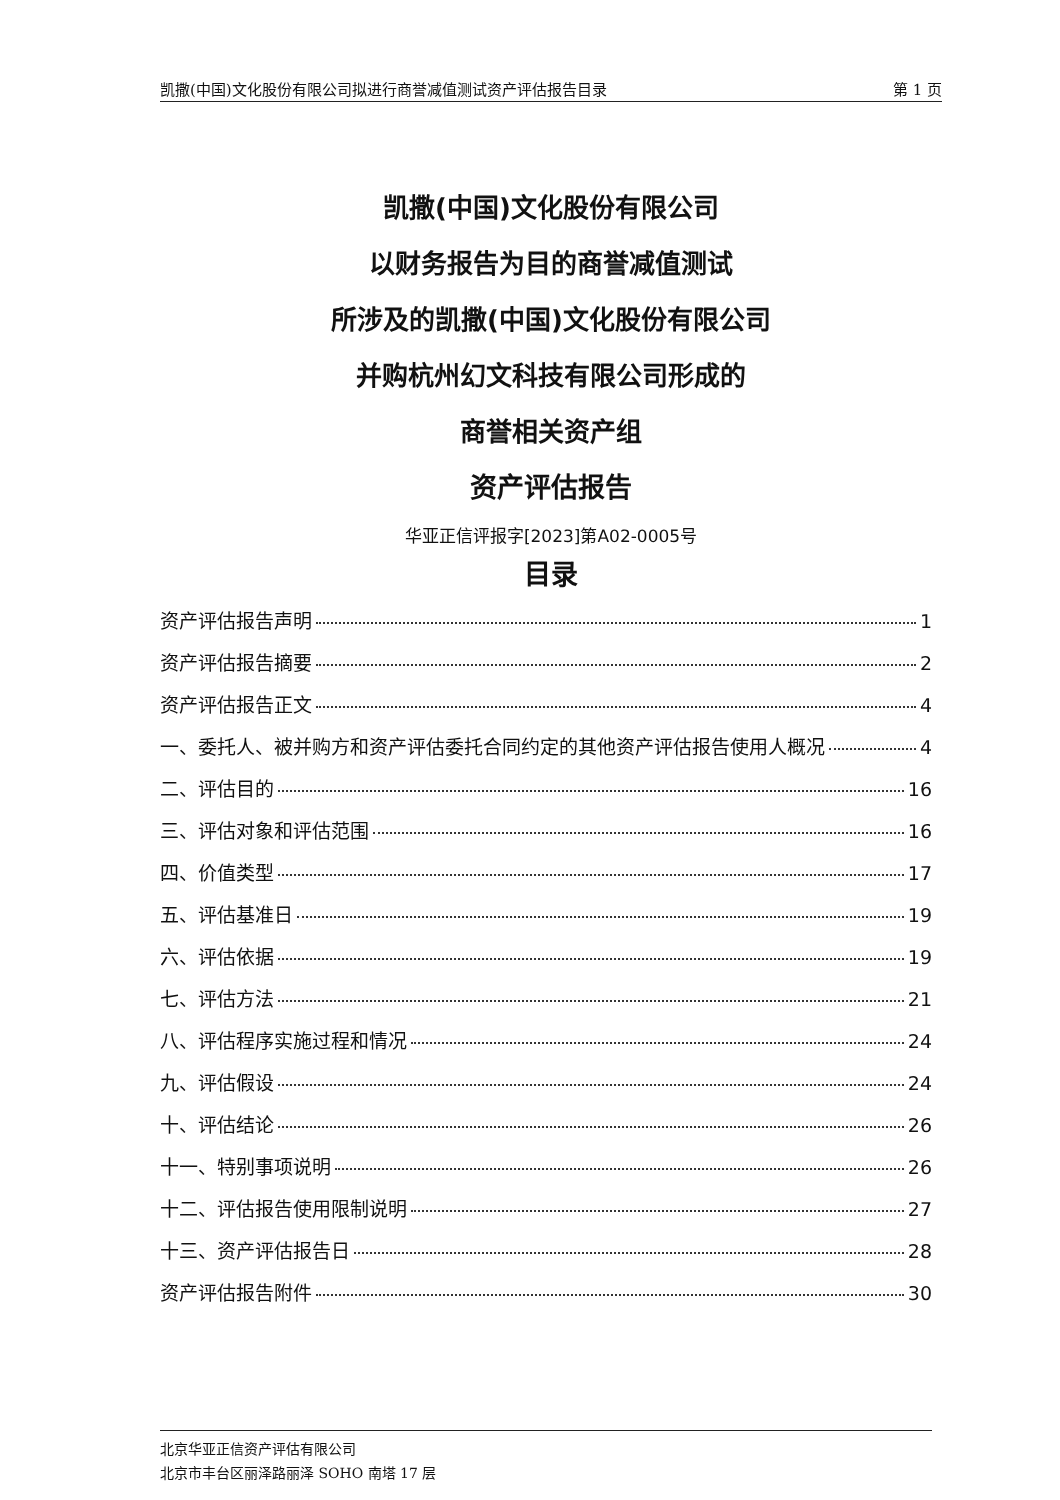凯撒(中国)文化股份有限公司拟进行商誉减值测试资产评估报告目录 第 1 页
凯撒(中国)文化股份有限公司
以财务报告为目的商誉减值测试
所涉及的凯撒(中国)文化股份有限公司
并购杭州幻文科技有限公司形成的
商誉相关资产组
资产评估报告
华亚正信评报字[2023]第A02-0005号
目录
资产评估报告声明 1
资产评估报告摘要 2
资产评估报告正文 4
一、委托人、被并购方和资产评估委托合同约定的其他资产评估报告使用人概况 4
二、评估目的 16
三、评估对象和评估范围 16
四、价值类型 17
五、评估基准日 19
六、评估依据 19
七、评估方法 21
八、评估程序实施过程和情况 24
九、评估假设 24
十、评估结论 26
十一、特别事项说明 26
十二、评估报告使用限制说明 27
十三、资产评估报告日 28
资产评估报告附件 30
北京华亚正信资产评估有限公司
北京市丰台区丽泽路丽泽 SOHO 南塔 17 层